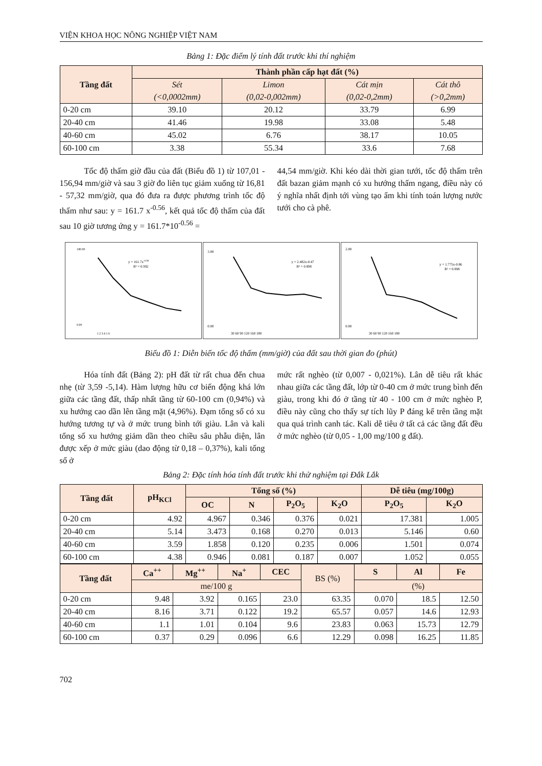VIỆN KHOA HỌC NÔNG NGHIỆP VIỆT NAM
Bảng 1: Đặc điểm lý tính đất trước khi thí nghiệm
| Tầng đất | Thành phần cấp hạt đất (%) | | | |
| --- | --- | --- | --- | --- |
| | Sét (<0,0002mm) | Limon (0,02-0,002mm) | Cát mịn (0,02-0,2mm) | Cát thô (>0,2mm) |
| 0-20 cm | 39.10 | 20.12 | 33.79 | 6.99 |
| 20-40 cm | 41.46 | 19.98 | 33.08 | 5.48 |
| 40-60 cm | 45.02 | 6.76 | 38.17 | 10.05 |
| 60-100 cm | 3.38 | 55.34 | 33.6 | 7.68 |
Tốc độ thấm giờ đầu của đất (Biểu đồ 1) từ 107,01 - 156,94 mm/giờ và sau 3 giờ đo liên tục giảm xuống từ 16,81 - 57,32 mm/giờ, qua đó đưa ra được phương trình tốc độ thấm như sau: y = 161.7 x<sup>-0.56</sup>, kết quả tốc độ thấm của đất sau 10 giờ tương ứng y = 161.7*10<sup>-0.56</sup> =
44,54 mm/giờ. Khi kéo dài thời gian tưới, tốc độ thấm trên đất bazan giảm mạnh có xu hướng thấm ngang, điều này có ý nghĩa nhất định tới vùng tạo ẩm khi tính toán lượng nước tưới cho cà phê.
180.00
0.00
y = 161.7x-0.56
R² = 0.992
1 2 3 4 5 6
3.00
0.00
y = 2.482x-0.47
R² = 0.898
30 60 90 120 160 180
2.00
0.00
y = 1.775x-0.86
R² = 0.898
30 60 90 120 160 180
Biểu đồ 1: Diễn biến tốc độ thấm (mm/giờ) của đất sau thời gian đo (phút)
Hóa tính đất (Bảng 2): pH đất từ rất chua đến chua nhẹ (từ 3,59 -5,14). Hàm lượng hữu cơ biến động khá lớn giữa các tầng đất, thấp nhất tầng từ 60-100 cm (0,94%) và xu hướng cao dần lên tầng mặt (4,96%). Đạm tổng số có xu hướng tương tự và ở mức trung bình tới giàu. Lân và kali tổng số xu hướng giảm dần theo chiều sâu phẫu diện, lân được xếp ở mức giàu (dao động từ 0,18 – 0,37%), kali tổng số ở
mức rất nghèo (từ 0,007 - 0,021%). Lân dễ tiêu rất khác nhau giữa các tầng đất, lớp từ 0-40 cm ở mức trung bình đến giàu, trong khi đó ở tầng từ 40 - 100 cm ở mức nghèo P, điều này cũng cho thấy sự tích lũy P đáng kể trên tầng mặt qua quá trình canh tác. Kali dễ tiêu ở tất cả các tầng đất đều ở mức nghèo (từ 0,05 - 1,00 mg/100 g đất).
Bảng 2: Đặc tính hóa tính đất trước khi thử nghiệm tại Đắk Lắk
| Tầng đất | pH<sub>KCl</sub> | Tổng số (%) | | | | Dễ tiêu (mg/100g) | |
| --- | --- | --- | --- | --- | --- | --- | --- |
| | | OC | N | P<sub>2</sub>O<sub>5</sub> | K<sub>2</sub>O | P<sub>2</sub>O<sub>5</sub> | K<sub>2</sub>O |
| 0-20 cm | 4.92 | 4.967 | 0.346 | 0.376 | 0.021 | 17.381 | 1.005 |
| 20-40 cm | 5.14 | 3.473 | 0.168 | 0.270 | 0.013 | 5.146 | 0.60 |
| 40-60 cm | 3.59 | 1.858 | 0.120 | 0.235 | 0.006 | 1.501 | 0.074 |
| 60-100 cm | 4.38 | 0.946 | 0.081 | 0.187 | 0.007 | 1.052 | 0.055 |
| Tầng đất | Ca<sup>++</sup> | Mg<sup>++</sup> | Na<sup>+</sup> | CEC | BS (%) | S | Al | Fe |
| --- | --- | --- | --- | --- | --- | --- | --- | --- |
| | me/100 g | | | | | (%) | | |
| 0-20 cm | 9.48 | 3.92 | 0.165 | 23.0 | 63.35 | 0.070 | 18.5 | 12.50 |
| 20-40 cm | 8.16 | 3.71 | 0.122 | 19.2 | 65.57 | 0.057 | 14.6 | 12.93 |
| 40-60 cm | 1.1 | 1.01 | 0.104 | 9.6 | 23.83 | 0.063 | 15.73 | 12.79 |
| 60-100 cm | 0.37 | 0.29 | 0.096 | 6.6 | 12.29 | 0.098 | 16.25 | 11.85 |
702